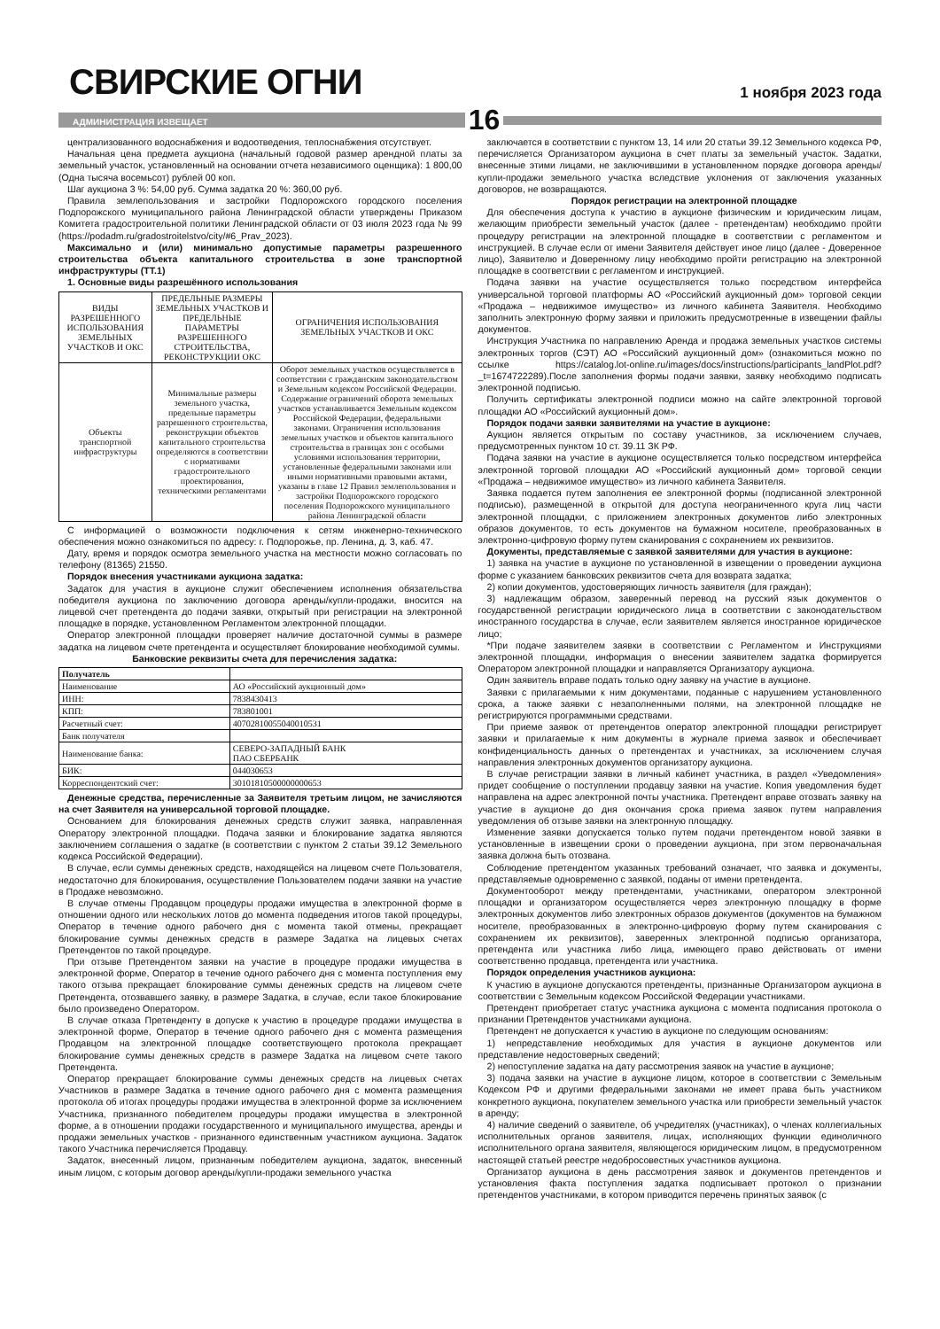СВИРСКИЕ ОГНИ
1 ноября 2023 года
АДМИНИСТРАЦИЯ ИЗВЕЩАЕТ
16
централизованного водоснабжения и водоотведения, теплоснабжения отсутствует.
Начальная цена предмета аукциона (начальный годовой размер арендной платы за земельный участок, установленный на основании отчета независимого оценщика): 1 800,00 (Одна тысяча восемьсот) рублей 00 коп.
Шаг аукциона 3 %: 54,00 руб. Сумма задатка 20 %: 360,00 руб.
Правила землепользования и застройки Подпорожского городского поселения Подпорожского муниципального района Ленинградской области утверждены Приказом Комитета градостроительной политики Ленинградской области от 03 июля 2023 года № 99 (https://podadm.ru/gradostroitelstvo/city/#6_Prav_2023).
Максимально и (или) минимально допустимые параметры разрешенного строительства объекта капитального строительства в зоне транспортной инфраструктуры (ТТ.1)
1. Основные виды разрешённого использования
| ВИДЫ РАЗРЕШЕННОГО ИСПОЛЬЗОВАНИЯ ЗЕМЕЛЬНЫХ УЧАСТКОВ И ОКС | ПРЕДЕЛЬНЫЕ РАЗМЕРЫ ЗЕМЕЛЬНЫХ УЧАСТКОВ И ПРЕДЕЛЬНЫЕ ПАРАМЕТРЫ РАЗРЕШЕННОГО СТРОИТЕЛЬСТВА, РЕКОНСТРУКЦИИ ОКС | ОГРАНИЧЕНИЯ ИСПОЛЬЗОВАНИЯ ЗЕМЕЛЬНЫХ УЧАСТКОВ И ОКС |
| --- | --- | --- |
| Объекты транспортной инфраструктуры | Минимальные размеры земельного участка, предельные параметры разрешенного строительства, реконструкции объектов капитального строительства определяются в соответствии с нормативами градостроительного проектирования, техническими регламентами | Оборот земельных участков осуществляется в соответствии с гражданским законодательством и Земельным кодексом Российской Федерации. Содержание ограничений оборота земельных участков устанавливается Земельным кодексом Российской Федерации, федеральными законами. Ограничения использования земельных участков и объектов капитального строительства в границах зон с особыми условиями использования территории, установленные федеральными законами или иными нормативными правовыми актами, указаны в главе 12 Правил землепользования и застройки Подпорожского городского поселения Подпорожского муниципального района Ленинградской области |
С информацией о возможности подключения к сетям инженерно-технического обеспечения можно ознакомиться по адресу: г. Подпорожье, пр. Ленина, д. 3, каб. 47.
Дату, время и порядок осмотра земельного участка на местности можно согласовать по телефону (81365) 21550.
Порядок внесения участниками аукциона задатка:
Задаток для участия в аукционе служит обеспечением исполнения обязательства победителя аукциона по заключению договора аренды/купли-продажи, вносится на лицевой счет претендента до подачи заявки, открытый при регистрации на электронной площадке в порядке, установленном Регламентом электронной площадки.
Оператор электронной площадки проверяет наличие достаточной суммы в размере задатка на лицевом счете претендента и осуществляет блокирование необходимой суммы.
Банковские реквизиты счета для перечисления задатка:
| Получатель | |
| Наименование | АО «Российский аукционный дом» |
| ИНН: | 7838430413 |
| КПП: | 783801001 |
| Расчетный счет: | 40702810055040010531 |
| Банк получателя | |
| Наименование банка: | СЕВЕРО-ЗАПАДНЫЙ БАНК ПАО СБЕРБАНК |
| БИК: | 044030653 |
| Корреспондентский счет: | 30101810500000000653 |
Денежные средства, перечисленные за Заявителя третьим лицом, не зачисляются на счет Заявителя на универсальной торговой площадке.
Основанием для блокирования денежных средств служит заявка, направленная Оператору электронной площадки. Подача заявки и блокирование задатка являются заключением соглашения о задатке (в соответствии с пунктом 2 статьи 39.12 Земельного кодекса Российской Федерации).
В случае, если суммы денежных средств, находящейся на лицевом счете Пользователя, недостаточно для блокирования, осуществление Пользователем подачи заявки на участие в Продаже невозможно.
В случае отмены Продавцом процедуры продажи имущества в электронной форме в отношении одного или нескольких лотов до момента подведения итогов такой процедуры, Оператор в течение одного рабочего дня с момента такой отмены, прекращает блокирование суммы денежных средств в размере Задатка на лицевых счетах Претендентов по такой процедуре.
При отзыве Претендентом заявки на участие в процедуре продажи имущества в электронной форме, Оператор в течение одного рабочего дня с момента поступления ему такого отзыва прекращает блокирование суммы денежных средств на лицевом счете Претендента, отозвавшего заявку, в размере Задатка, в случае, если такое блокирование было произведено Оператором.
В случае отказа Претенденту в допуске к участию в процедуре продажи имущества в электронной форме, Оператор в течение одного рабочего дня с момента размещения Продавцом на электронной площадке соответствующего протокола прекращает блокирование суммы денежных средств в размере Задатка на лицевом счете такого Претендента.
Оператор прекращает блокирование суммы денежных средств на лицевых счетах Участников в размере Задатка в течение одного рабочего дня с момента размещения протокола об итогах процедуры продажи имущества в электронной форме за исключением Участника, признанного победителем процедуры продажи имущества в электронной форме, а в отношении продажи государственного и муниципального имущества, аренды и продажи земельных участков - признанного единственным участником аукциона. Задаток такого Участника перечисляется Продавцу.
Задаток, внесенный лицом, признанным победителем аукциона, задаток, внесенный иным лицом, с которым договор аренды/купли-продажи земельного участка
заключается в соответствии с пунктом 13, 14 или 20 статьи 39.12 Земельного кодекса РФ, перечисляется Организатором аукциона в счет платы за земельный участок. Задатки, внесенные этими лицами, не заключившими в установленном порядке договора аренды/купли-продажи земельного участка вследствие уклонения от заключения указанных договоров, не возвращаются.
Порядок регистрации на электронной площадке
Для обеспечения доступа к участию в аукционе физическим и юридическим лицам, желающим приобрести земельный участок (далее - претендентам) необходимо пройти процедуру регистрации на электронной площадке в соответствии с регламентом и инструкцией. В случае если от имени Заявителя действует иное лицо (далее - Доверенное лицо), Заявителю и Доверенному лицу необходимо пройти регистрацию на электронной площадке в соответствии с регламентом и инструкцией.
Подача заявки на участие осуществляется только посредством интерфейса универсальной торговой платформы АО «Российский аукционный дом» торговой секции «Продажа – недвижимое имущество» из личного кабинета Заявителя. Необходимо заполнить электронную форму заявки и приложить предусмотренные в извещении файлы документов.
Инструкция Участника по направлению Аренда и продажа земельных участков системы электронных торгов (СЭТ) АО «Российский аукционный дом» (ознакомиться можно по ссылке https://catalog.lot-online.ru/images/docs/instructions/participants_landPlot.pdf?_t=1674722289).После заполнения формы подачи заявки, заявку необходимо подписать электронной подписью.
Получить сертификаты электронной подписи можно на сайте электронной торговой площадки АО «Российский аукционный дом».
Порядок подачи заявки заявителями на участие в аукционе:
Аукцион является открытым по составу участников, за исключением случаев, предусмотренных пунктом 10 ст. 39.11 ЗК РФ.
Подача заявки на участие в аукционе осуществляется только посредством интерфейса электронной торговой площадки АО «Российский аукционный дом» торговой секции «Продажа – недвижимое имущество» из личного кабинета Заявителя.
Заявка подается путем заполнения ее электронной формы (подписанной электронной подписью), размещенной в открытой для доступа неограниченного круга лиц части электронной площадки, с приложением электронных документов либо электронных образов документов, то есть документов на бумажном носителе, преобразованных в электронно-цифровую форму путем сканирования с сохранением их реквизитов.
Документы, представляемые с заявкой заявителями для участия в аукционе:
1) заявка на участие в аукционе по установленной в извещении о проведении аукциона форме с указанием банковских реквизитов счета для возврата задатка;
2) копии документов, удостоверяющих личность заявителя (для граждан);
3) надлежащим образом, заверенный перевод на русский язык документов о государственной регистрации юридического лица в соответствии с законодательством иностранного государства в случае, если заявителем является иностранное юридическое лицо;
*При подаче заявителем заявки в соответствии с Регламентом и Инструкциями электронной площадки, информация о внесении заявителем задатка формируется Оператором электронной площадки и направляется Организатору аукциона.
Один заявитель вправе подать только одну заявку на участие в аукционе.
Заявки с прилагаемыми к ним документами, поданные с нарушением установленного срока, а также заявки с незаполненными полями, на электронной площадке не регистрируются программными средствами.
При приеме заявок от претендентов оператор электронной площадки регистрирует заявки и прилагаемые к ним документы в журнале приема заявок и обеспечивает конфиденциальность данных о претендентах и участниках, за исключением случая направления электронных документов организатору аукциона.
В случае регистрации заявки в личный кабинет участника, в раздел «Уведомления» придет сообщение о поступлении продавцу заявки на участие. Копия уведомления будет направлена на адрес электронной почты участника. Претендент вправе отозвать заявку на участие в аукционе до дня окончания срока приема заявок путем направления уведомления об отзыве заявки на электронную площадку.
Изменение заявки допускается только путем подачи претендентом новой заявки в установленные в извещении сроки о проведении аукциона, при этом первоначальная заявка должна быть отозвана.
Соблюдение претендентом указанных требований означает, что заявка и документы, представляемые одновременно с заявкой, поданы от имени претендента.
Документооборот между претендентами, участниками, оператором электронной площадки и организатором осуществляется через электронную площадку в форме электронных документов либо электронных образов документов (документов на бумажном носителе, преобразованных в электронно-цифровую форму путем сканирования с сохранением их реквизитов), заверенных электронной подписью организатора, претендента или участника либо лица, имеющего право действовать от имени соответственно продавца, претендента или участника.
Порядок определения участников аукциона:
К участию в аукционе допускаются претенденты, признанные Организатором аукциона в соответствии с Земельным кодексом Российской Федерации участниками.
Претендент приобретает статус участника аукциона с момента подписания протокола о признании Претендентов участниками аукциона.
Претендент не допускается к участию в аукционе по следующим основаниям:
1) непредставление необходимых для участия в аукционе документов или представление недостоверных сведений;
2) непоступление задатка на дату рассмотрения заявок на участие в аукционе;
3) подача заявки на участие в аукционе лицом, которое в соответствии с Земельным Кодексом РФ и другими федеральными законами не имеет права быть участником конкретного аукциона, покупателем земельного участка или приобрести земельный участок в аренду;
4) наличие сведений о заявителе, об учредителях (участниках), о членах коллегиальных исполнительных органов заявителя, лицах, исполняющих функции единоличного исполнительного органа заявителя, являющегося юридическим лицом, в предусмотренном настоящей статьей реестре недобросовестных участников аукциона.
Организатор аукциона в день рассмотрения заявок и документов претендентов и установления факта поступления задатка подписывает протокол о признании претендентов участниками, в котором приводится перечень принятых заявок (с